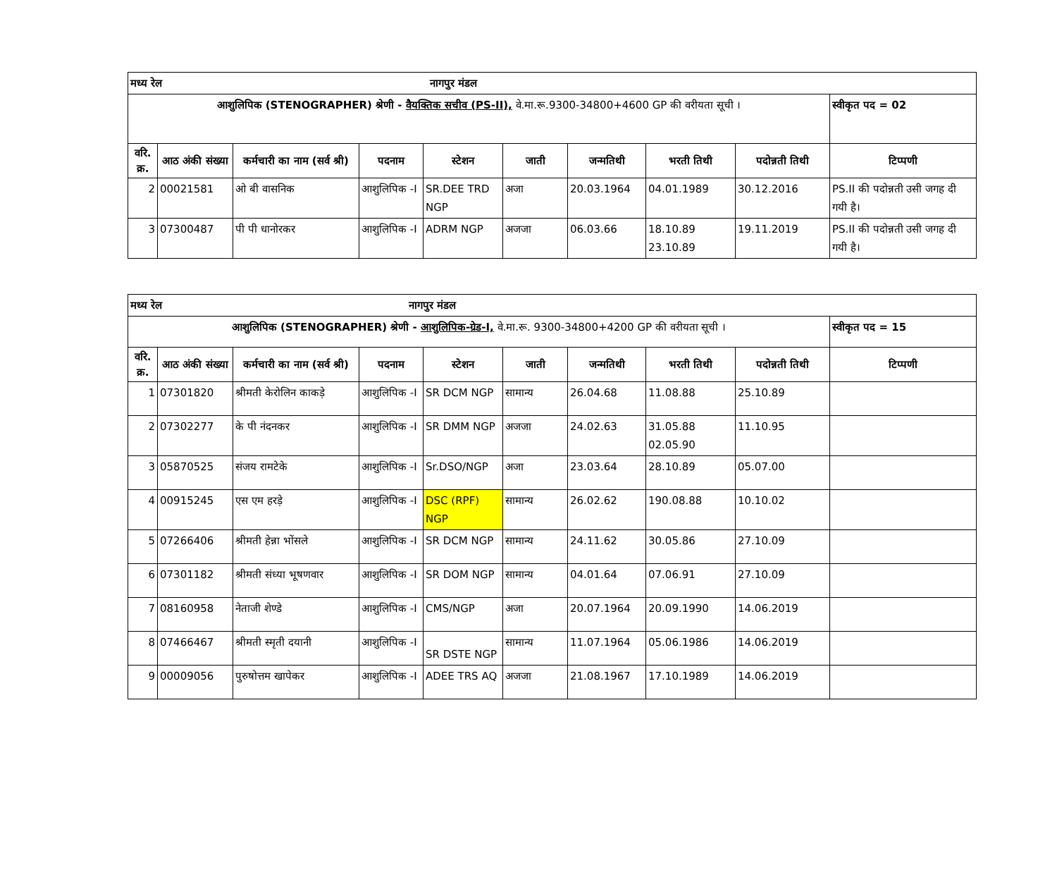| मध्य रेल नागपुर मंडल | | | | | | | | | |
| आशुलिपिक (STENOGRAPHER) श्रेणी - वैयक्तिक सचीव (PS-II), वे.मा.रू.9300-34800+4600 GP की वरीयता सूची । | | | | | | | | | स्वीकृत पद = 02 |
| वरि. क्र. | आठ अंकी संख्या | कर्मचारी का नाम (सर्व श्री) | पदनाम | स्टेशन | जाती | जन्मतिथी | भरती तिथी | पदोन्नती तिथी | टिप्पणी |
| 2 | 00021581 | ओ बी वासनिक | आशुलिपिक -I | SR.DEE TRD NGP | अजा | 20.03.1964 | 04.01.1989 | 30.12.2016 | PS.II की पदोन्नती उसी जगह दी गयी है। |
| 3 | 07300487 | पी पी धानोरकर | आशुलिपिक -I | ADRM NGP | अजजा | 06.03.66 | 18.10.89 23.10.89 | 19.11.2019 | PS.II की पदोन्नती उसी जगह दी गयी है। |
| मध्य रेल नागपुर मंडल | | | | | | | | | |
| आशुलिपिक (STENOGRAPHER) श्रेणी - आशुलिपिक-ग्रेड-I, वे.मा.रू. 9300-34800+4200 GP की वरीयता सूची । | | | | | | | | | स्वीकृत पद = 15 |
| वरि. क्र. | आठ अंकी संख्या | कर्मचारी का नाम (सर्व श्री) | पदनाम | स्टेशन | जाती | जन्मतिथी | भरती तिथी | पदोन्नती तिथी | टिप्पणी |
| 1 | 07301820 | श्रीमती केरोलिन काकड़े | आशुलिपिक -I | SR DCM NGP | सामान्य | 26.04.68 | 11.08.88 | 25.10.89 | |
| 2 | 07302277 | के पी नंदनकर | आशुलिपिक -I | SR DMM NGP | अजजा | 24.02.63 | 31.05.88 02.05.90 | 11.10.95 | |
| 3 | 05870525 | संजय रामटेके | आशुलिपिक -I | Sr.DSO/NGP | अजा | 23.03.64 | 28.10.89 | 05.07.00 | |
| 4 | 00915245 | एस एम हरड़े | आशुलिपिक -I | DSC (RPF) NGP | सामान्य | 26.02.62 | 190.08.88 | 10.10.02 | |
| 5 | 07266406 | श्रीमती हेन्ना भोंसले | आशुलिपिक -I | SR DCM NGP | सामान्य | 24.11.62 | 30.05.86 | 27.10.09 | |
| 6 | 07301182 | श्रीमती संध्या भूषणवार | आशुलिपिक -I | SR DOM NGP | सामान्य | 04.01.64 | 07.06.91 | 27.10.09 | |
| 7 | 08160958 | नेताजी शेण्डे | आशुलिपिक -I | CMS/NGP | अजा | 20.07.1964 | 20.09.1990 | 14.06.2019 | |
| 8 | 07466467 | श्रीमती स्मृती दयानी | आशुलिपिक -I | SR DSTE NGP | सामान्य | 11.07.1964 | 05.06.1986 | 14.06.2019 | |
| 9 | 00009056 | पुरुषोत्तम खापेकर | आशुलिपिक -I | ADEE TRS AQ | अजजा | 21.08.1967 | 17.10.1989 | 14.06.2019 | |